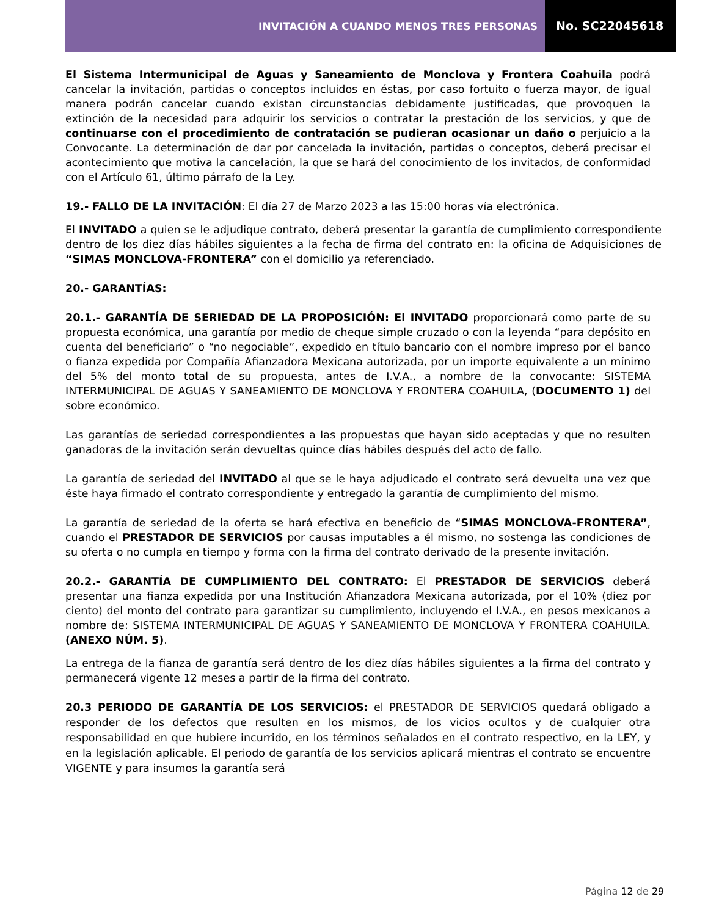INVITACIÓN A CUANDO MENOS TRES PERSONAS
No. SC22045618
El Sistema Intermunicipal de Aguas y Saneamiento de Monclova y Frontera Coahuila podrá cancelar la invitación, partidas o conceptos incluidos en éstas, por caso fortuito o fuerza mayor, de igual manera podrán cancelar cuando existan circunstancias debidamente justificadas, que provoquen la extinción de la necesidad para adquirir los servicios o contratar la prestación de los servicios, y que de continuarse con el procedimiento de contratación se pudieran ocasionar un daño o perjuicio a la Convocante. La determinación de dar por cancelada la invitación, partidas o conceptos, deberá precisar el acontecimiento que motiva la cancelación, la que se hará del conocimiento de los invitados, de conformidad con el Artículo 61, último párrafo de la Ley.
19.- FALLO DE LA INVITACIÓN: El día 27 de Marzo 2023 a las 15:00 horas vía electrónica.
El INVITADO a quien se le adjudique contrato, deberá presentar la garantía de cumplimiento correspondiente dentro de los diez días hábiles siguientes a la fecha de firma del contrato en: la oficina de Adquisiciones de “SIMAS MONCLOVA-FRONTERA” con el domicilio ya referenciado.
20.- GARANTÍAS:
20.1.- GARANTÍA DE SERIEDAD DE LA PROPOSICIÓN: El INVITADO proporcionará como parte de su propuesta económica, una garantía por medio de cheque simple cruzado o con la leyenda “para depósito en cuenta del beneficiario” o “no negociable”, expedido en título bancario con el nombre impreso por el banco o fianza expedida por Compañía Afianzadora Mexicana autorizada, por un importe equivalente a un mínimo del 5% del monto total de su propuesta, antes de I.V.A., a nombre de la convocante: SISTEMA INTERMUNICIPAL DE AGUAS Y SANEAMIENTO DE MONCLOVA Y FRONTERA COAHUILA, (DOCUMENTO 1) del sobre económico.
Las garantías de seriedad correspondientes a las propuestas que hayan sido aceptadas y que no resulten ganadoras de la invitación serán devueltas quince días hábiles después del acto de fallo.
La garantía de seriedad del INVITADO al que se le haya adjudicado el contrato será devuelta una vez que éste haya firmado el contrato correspondiente y entregado la garantía de cumplimiento del mismo.
La garantía de seriedad de la oferta se hará efectiva en beneficio de “SIMAS MONCLOVA-FRONTERA”, cuando el PRESTADOR DE SERVICIOS por causas imputables a él mismo, no sostenga las condiciones de su oferta o no cumpla en tiempo y forma con la firma del contrato derivado de la presente invitación.
20.2.- GARANTÍA DE CUMPLIMIENTO DEL CONTRATO: El PRESTADOR DE SERVICIOS deberá presentar una fianza expedida por una Institución Afianzadora Mexicana autorizada, por el 10% (diez por ciento) del monto del contrato para garantizar su cumplimiento, incluyendo el I.V.A., en pesos mexicanos a nombre de: SISTEMA INTERMUNICIPAL DE AGUAS Y SANEAMIENTO DE MONCLOVA Y FRONTERA COAHUILA. (ANEXO NÚM. 5).
La entrega de la fianza de garantía será dentro de los diez días hábiles siguientes a la firma del contrato y permanecerá vigente 12 meses a partir de la firma del contrato.
20.3 PERIODO DE GARANTÍA DE LOS SERVICIOS: el PRESTADOR DE SERVICIOS quedará obligado a responder de los defectos que resulten en los mismos, de los vicios ocultos y de cualquier otra responsabilidad en que hubiere incurrido, en los términos señalados en el contrato respectivo, en la LEY, y en la legislación aplicable. El periodo de garantía de los servicios aplicará mientras el contrato se encuentre VIGENTE y para insumos la garantía será
Página 12 de 29